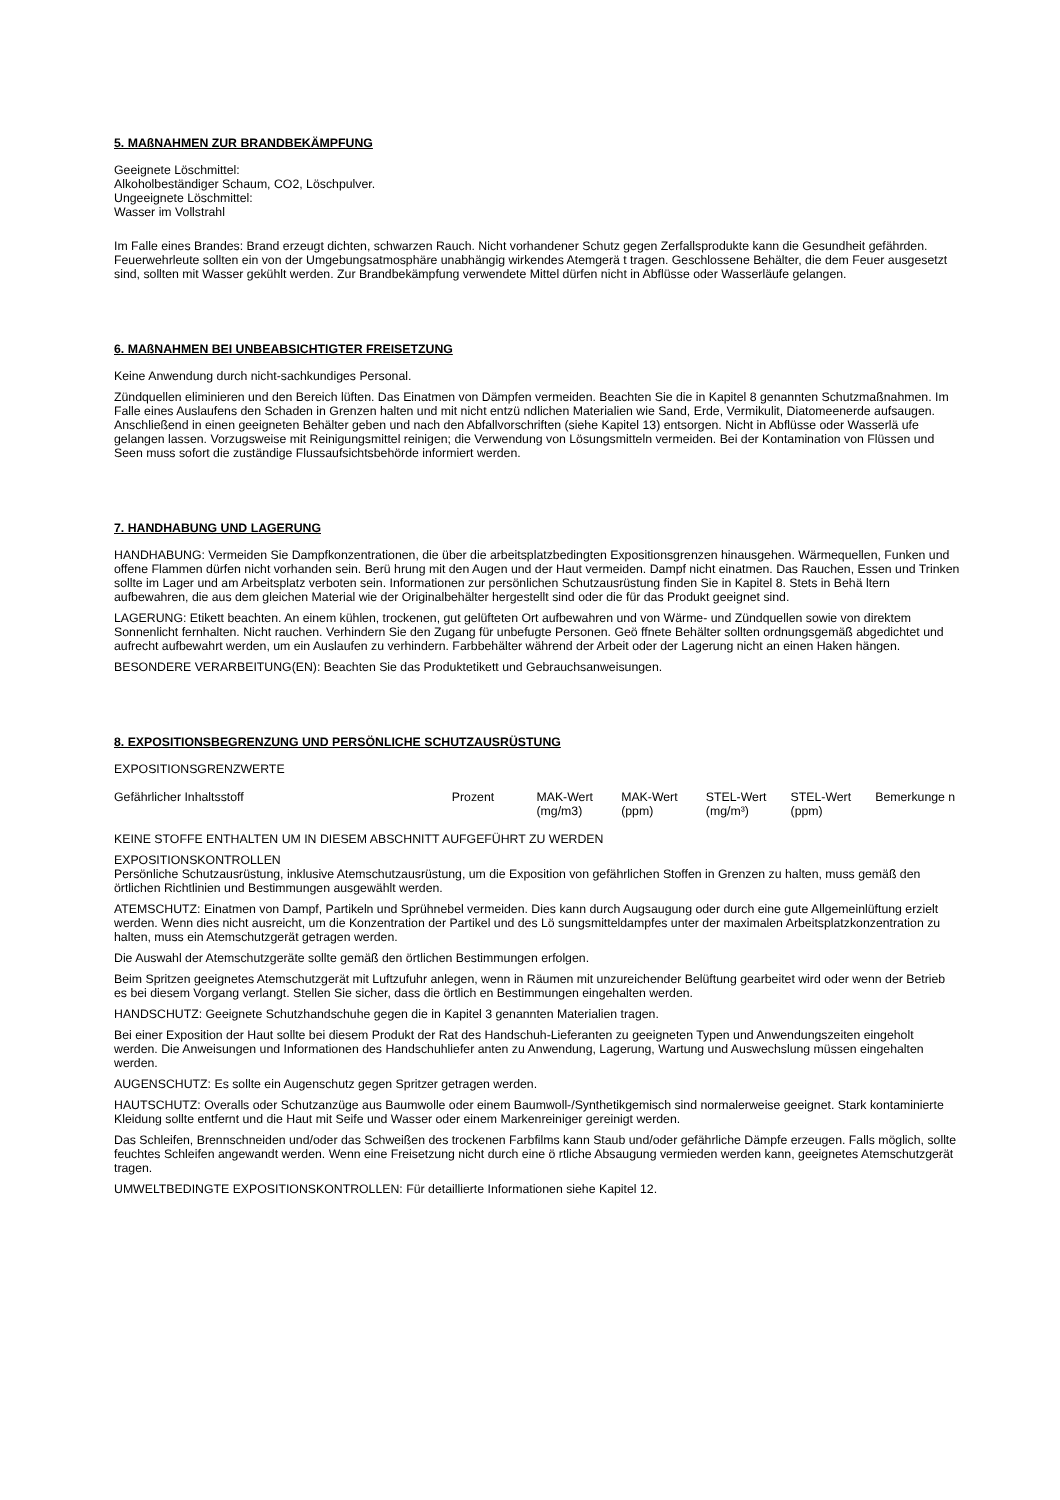5. MAßNAHMEN ZUR BRANDBEKÄMPFUNG
Geeignete Löschmittel:
Alkoholbeständiger Schaum, CO2, Löschpulver.
Ungeeignete Löschmittel:
Wasser im Vollstrahl
Im Falle eines Brandes: Brand erzeugt dichten, schwarzen Rauch. Nicht vorhandener Schutz gegen Zerfallsprodukte kann die Gesundheit gefährden. Feuerwehrleute sollten ein von der Umgebungsatmosphäre unabhängig wirkendes Atemgerä t tragen. Geschlossene Behälter, die dem Feuer ausgesetzt sind, sollten mit Wasser gekühlt werden. Zur Brandbekämpfung verwendete Mittel dürfen nicht in Abflüsse oder Wasserläufe gelangen.
6. MAßNAHMEN BEI UNBEABSICHTIGTER FREISETZUNG
Keine Anwendung durch nicht-sachkundiges Personal.
Zündquellen eliminieren und den Bereich lüften. Das Einatmen von Dämpfen vermeiden. Beachten Sie die in Kapitel 8 genannten Schutzmaßnahmen. Im Falle eines Auslaufens den Schaden in Grenzen halten und mit nicht entzü ndlichen Materialien wie Sand, Erde, Vermikulit, Diatomeenerde aufsaugen. Anschließend in einen geeigneten Behälter geben und nach den Abfallvorschriften (siehe Kapitel 13) entsorgen. Nicht in Abflüsse oder Wasserlä ufe gelangen lassen. Vorzugsweise mit Reinigungsmittel reinigen; die Verwendung von Lösungsmitteln vermeiden. Bei der Kontamination von Flüssen und Seen muss sofort die zuständige Flussaufsichtsbehörde informiert werden.
7. HANDHABUNG UND LAGERUNG
HANDHABUNG: Vermeiden Sie Dampfkonzentrationen, die über die arbeitsplatzbedingten Expositionsgrenzen hinausgehen. Wärmequellen, Funken und offene Flammen dürfen nicht vorhanden sein. Berü hrung mit den Augen und der Haut vermeiden. Dampf nicht einatmen. Das Rauchen, Essen und Trinken sollte im Lager und am Arbeitsplatz verboten sein. Informationen zur persönlichen Schutzausrüstung finden Sie in Kapitel 8. Stets in Behä ltern aufbewahren, die aus dem gleichen Material wie der Originalbehälter hergestellt sind oder die für das Produkt geeignet sind.
LAGERUNG: Etikett beachten. An einem kühlen, trockenen, gut gelüfteten Ort aufbewahren und von Wärme- und Zündquellen sowie von direktem Sonnenlicht fernhalten. Nicht rauchen. Verhindern Sie den Zugang für unbefugte Personen. Geö ffnete Behälter sollten ordnungsgemäß abgedichtet und aufrecht aufbewahrt werden, um ein Auslaufen zu verhindern. Farbbehälter während der Arbeit oder der Lagerung nicht an einen Haken hängen.
BESONDERE VERARBEITUNG(EN): Beachten Sie das Produktetikett und Gebrauchsanweisungen.
8. EXPOSITIONSBEGRENZUNG UND PERSÖNLICHE SCHUTZAUSRÜSTUNG
EXPOSITIONSGRENZWERTE
| Gefährlicher Inhaltsstoff | Prozent | MAK-Wert (mg/m3) | MAK-Wert (ppm) | STEL-Wert (mg/m³) | STEL-Wert (ppm) | Bemerkunge n |
KEINE STOFFE ENTHALTEN UM IN DIESEM ABSCHNITT AUFGEFÜHRT ZU WERDEN
EXPOSITIONSKONTROLLEN
Persönliche Schutzausrüstung, inklusive Atemschutzausrüstung, um die Exposition von gefährlichen Stoffen in Grenzen zu halten, muss gemäß den örtlichen Richtlinien und Bestimmungen ausgewählt werden.
ATEMSCHUTZ: Einatmen von Dampf, Partikeln und Sprühnebel vermeiden. Dies kann durch Augsaugung oder durch eine gute Allgemeinlüftung erzielt werden. Wenn dies nicht ausreicht, um die Konzentration der Partikel und des Lö sungsmitteldampfes unter der maximalen Arbeitsplatzkonzentration zu halten, muss ein Atemschutzgerät getragen werden.
Die Auswahl der Atemschutzgeräte sollte gemäß den örtlichen Bestimmungen erfolgen.
Beim Spritzen geeignetes Atemschutzgerät mit Luftzufuhr anlegen, wenn in Räumen mit unzureichender Belüftung gearbeitet wird oder wenn der Betrieb es bei diesem Vorgang verlangt. Stellen Sie sicher, dass die örtlich en Bestimmungen eingehalten werden.
HANDSCHUTZ: Geeignete Schutzhandschuhe gegen die in Kapitel 3 genannten Materialien tragen.
Bei einer Exposition der Haut sollte bei diesem Produkt der Rat des Handschuh-Lieferanten zu geeigneten Typen und Anwendungszeiten eingeholt werden. Die Anweisungen und Informationen des Handschuhliefer anten zu Anwendung, Lagerung, Wartung und Auswechslung müssen eingehalten werden.
AUGENSCHUTZ: Es sollte ein Augenschutz gegen Spritzer getragen werden.
HAUTSCHUTZ: Overalls oder Schutzanzüge aus Baumwolle oder einem Baumwoll-/Synthetikgemisch sind normalerweise geeignet. Stark kontaminierte Kleidung sollte entfernt und die Haut mit Seife und Wasser oder einem Markenreiniger gereinigt werden.
Das Schleifen, Brennschneiden und/oder das Schweißen des trockenen Farbfilms kann Staub und/oder gefährliche Dämpfe erzeugen. Falls möglich, sollte feuchtes Schleifen angewandt werden. Wenn eine Freisetzung nicht durch eine ö rtliche Absaugung vermieden werden kann, geeignetes Atemschutzgerät tragen.
UMWELTBEDINGTE EXPOSITIONSKONTROLLEN: Für detaillierte Informationen siehe Kapitel 12.